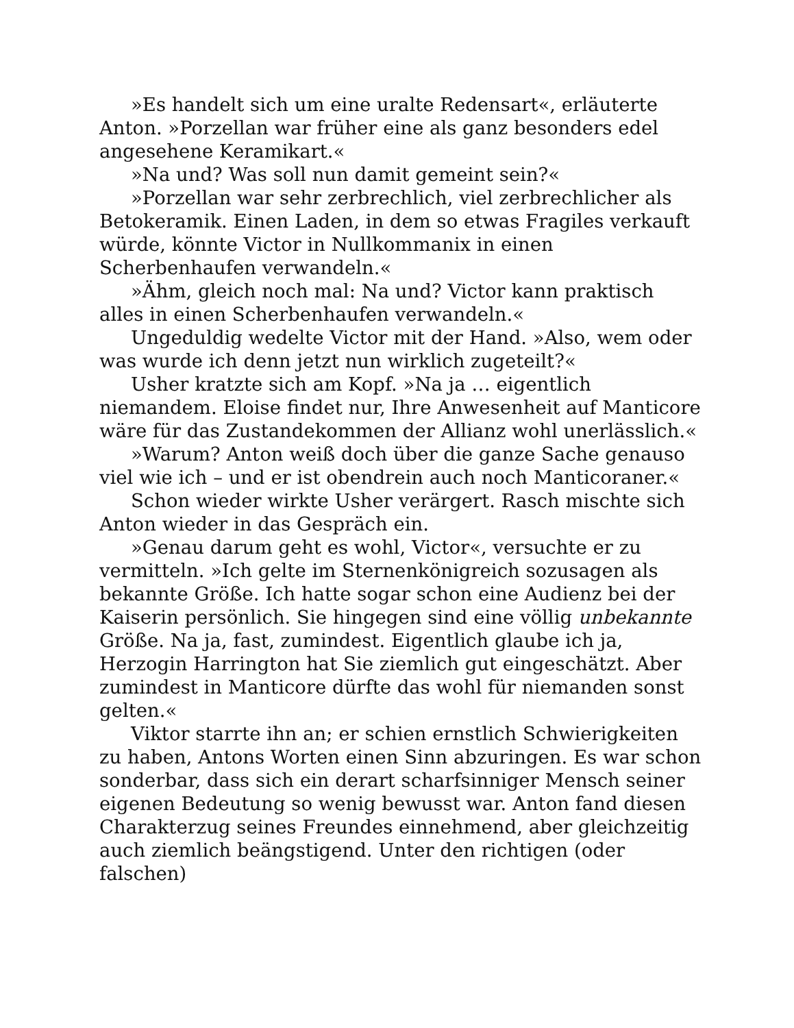»Es handelt sich um eine uralte Redensart«, erläuterte Anton. »Porzellan war früher eine als ganz besonders edel angesehene Keramikart.«
»Na und? Was soll nun damit gemeint sein?«
»Porzellan war sehr zerbrechlich, viel zerbrechlicher als Betokeramik. Einen Laden, in dem so etwas Fragiles verkauft würde, könnte Victor in Nullkommanix in einen Scherbenhaufen verwandeln.«
»Ähm, gleich noch mal: Na und? Victor kann praktisch alles in einen Scherbenhaufen verwandeln.«
Ungeduldig wedelte Victor mit der Hand. »Also, wem oder was wurde ich denn jetzt nun wirklich zugeteilt?«
Usher kratzte sich am Kopf. »Na ja … eigentlich niemandem. Eloise findet nur, Ihre Anwesenheit auf Manticore wäre für das Zustandekommen der Allianz wohl unerlässlich.«
»Warum? Anton weiß doch über die ganze Sache genauso viel wie ich – und er ist obendrein auch noch Manticoraner.«
Schon wieder wirkte Usher verärgert. Rasch mischte sich Anton wieder in das Gespräch ein.
»Genau darum geht es wohl, Victor«, versuchte er zu vermitteln. »Ich gelte im Sternenkönigreich sozusagen als bekannte Größe. Ich hatte sogar schon eine Audienz bei der Kaiserin persönlich. Sie hingegen sind eine völlig unbekannte Größe. Na ja, fast, zumindest. Eigentlich glaube ich ja, Herzogin Harrington hat Sie ziemlich gut eingeschätzt. Aber zumindest in Manticore dürfte das wohl für niemanden sonst gelten.«
Viktor starrte ihn an; er schien ernstlich Schwierigkeiten zu haben, Antons Worten einen Sinn abzuringen. Es war schon sonderbar, dass sich ein derart scharfsinniger Mensch seiner eigenen Bedeutung so wenig bewusst war. Anton fand diesen Charakterzug seines Freundes einnehmend, aber gleichzeitig auch ziemlich beängstigend. Unter den richtigen (oder falschen)